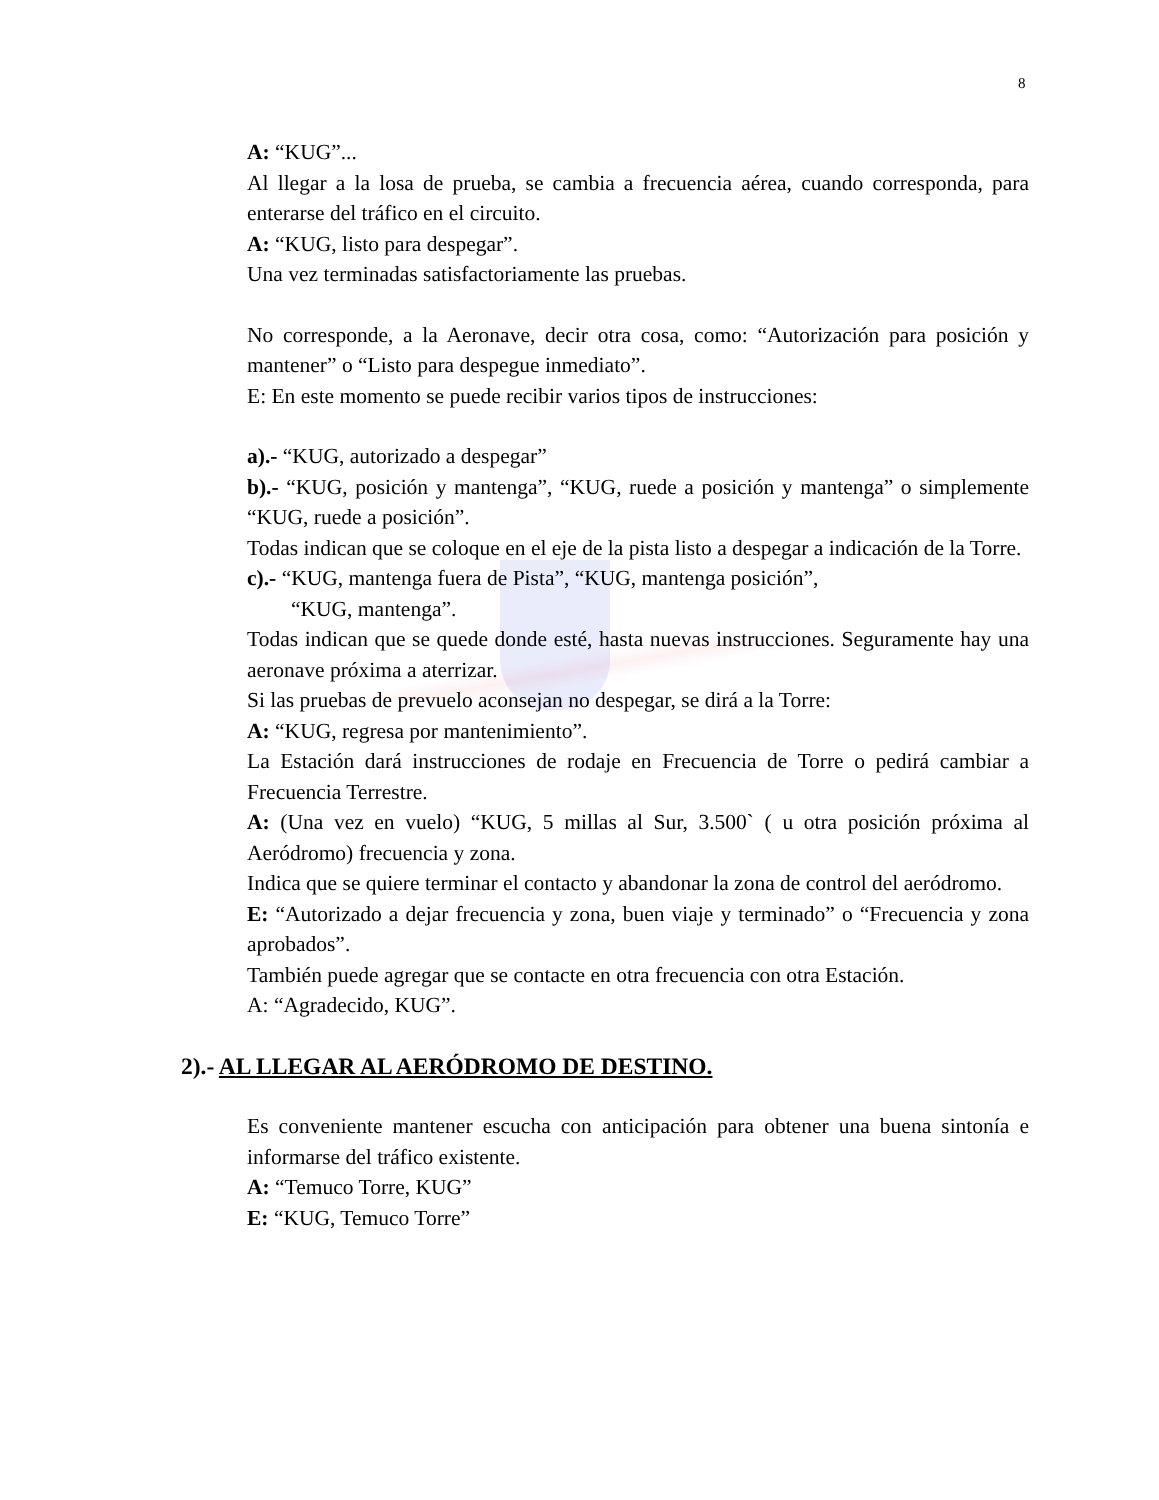8
A: “KUG”...
Al llegar a la losa de prueba, se cambia a frecuencia aérea, cuando corresponda, para enterarse del tráfico en el circuito.
A: “KUG, listo para despegar”.
Una vez terminadas satisfactoriamente las pruebas.
No corresponde, a la Aeronave, decir otra cosa, como: “Autorización para posición y mantener” o “Listo para despegue inmediato”.
E: En este momento se puede recibir varios tipos de instrucciones:
a).- “KUG, autorizado a despegar”
b).- “KUG, posición y mantenga”, “KUG, ruede a posición y mantenga” o simplemente “KUG, ruede a posición”.
Todas indican que se coloque en el eje de la pista listo a despegar a indicación de la Torre.
c).- “KUG, mantenga fuera de Pista”, “KUG, mantenga posición”,
“KUG, mantenga”.
Todas indican que se quede donde esté, hasta nuevas instrucciones. Seguramente hay una aeronave próxima a aterrizar.
Si las pruebas de prevuelo aconsejan no despegar, se dirá a la Torre:
A: “KUG, regresa por mantenimiento”.
La Estación dará instrucciones de rodaje en Frecuencia de Torre o pedirá cambiar a Frecuencia Terrestre.
A: (Una vez en vuelo) “KUG, 5 millas al Sur, 3.500` ( u otra posición próxima al Aeródromo) frecuencia y zona.
Indica que se quiere terminar el contacto y abandonar la zona de control del aeródromo.
E: “Autorizado a dejar frecuencia y zona, buen viaje y terminado” o “Frecuencia y zona aprobados”.
También puede agregar que se contacte en otra frecuencia con otra Estación.
A: “Agradecido, KUG”.
2).- AL LLEGAR AL AERÓDROMO DE DESTINO.
Es conveniente mantener escucha con anticipación para obtener una buena sintonía e informarse del tráfico existente.
A: “Temuco Torre, KUG”
E: “KUG, Temuco Torre”